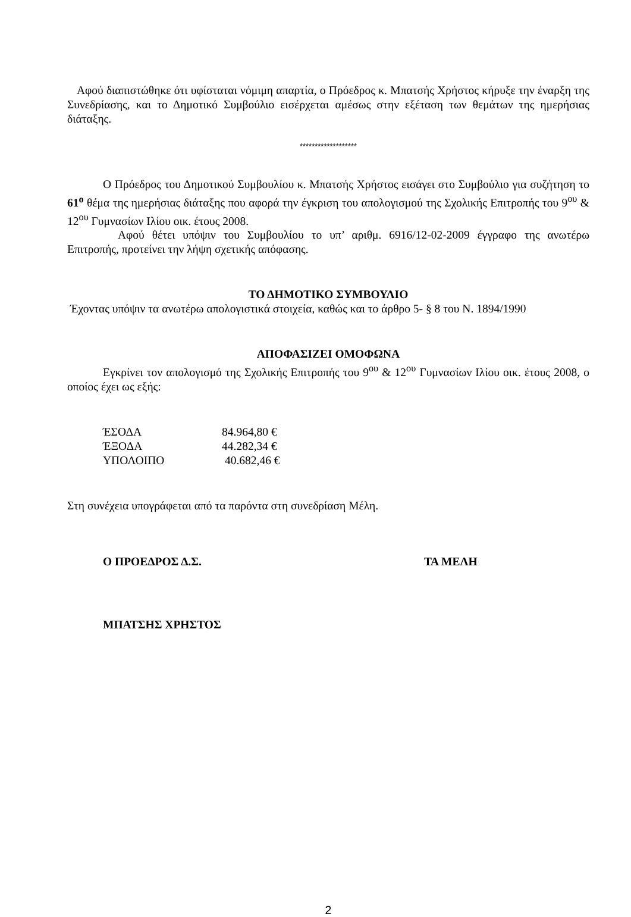Αφού διαπιστώθηκε ότι υφίσταται νόμιμη απαρτία, ο Πρόεδρος κ. Μπατσής Χρήστος κήρυξε την έναρξη της Συνεδρίασης, και το Δημοτικό Συμβούλιο εισέρχεται αμέσως στην εξέταση των θεμάτων της ημερήσιας διάταξης.
*******************
Ο Πρόεδρος του Δημοτικού Συμβουλίου κ. Μπατσής Χρήστος εισάγει στο Συμβούλιο για συζήτηση το 61<sup>ο</sup> θέμα της ημερήσιας διάταξης που αφορά την έγκριση του απολογισμού της Σχολικής Επιτροπής του 9<sup>ου</sup> & 12<sup>ου</sup> Γυμνασίων Ιλίου οικ. έτους 2008.
Αφού θέτει υπόψιν του Συμβουλίου το υπ’ αριθμ. 6916/12-02-2009 έγγραφο της ανωτέρω Επιτροπής, προτείνει την λήψη σχετικής απόφασης.
ΤΟ ΔΗΜΟΤΙΚΟ ΣΥΜΒΟΥΛΙΟ
Έχοντας υπόψιν τα ανωτέρω απολογιστικά στοιχεία, καθώς και το άρθρο 5- § 8 του Ν. 1894/1990
ΑΠΟΦΑΣΙΖΕΙ ΟΜΟΦΩΝΑ
Εγκρίνει τον απολογισμό της Σχολικής Επιτροπής του 9<sup>ου</sup> & 12<sup>ου</sup> Γυμνασίων Ιλίου οικ. έτους 2008, ο οποίος έχει ως εξής:
| ΈΣΟΔΑ | 84.964,80 € |
| ΈΞΟΔΑ | 44.282,34 € |
| ΥΠΟΛΟΙΠΟ | 40.682,46 € |
Στη συνέχεια υπογράφεται από τα παρόντα στη συνεδρίαση Μέλη.
Ο ΠΡΟΕΔΡΟΣ Δ.Σ. ΤΑ ΜΕΛΗ
ΜΠΑΤΣΗΣ ΧΡΗΣΤΟΣ
2